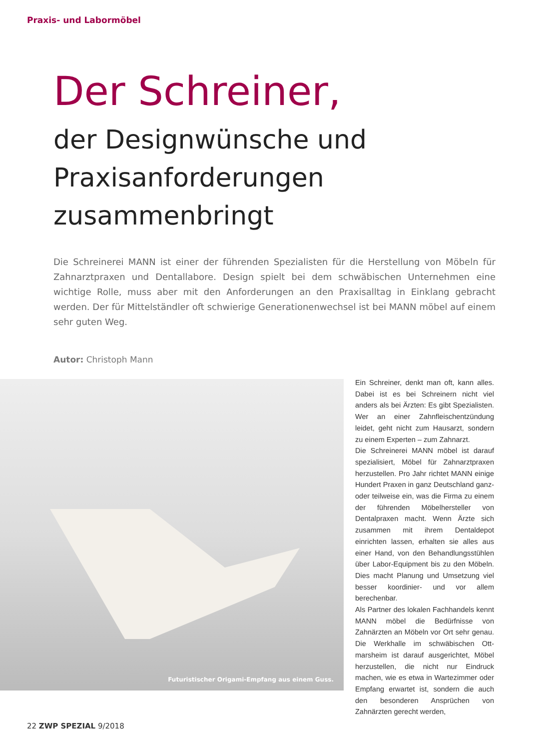Praxis- und Labormöbel
Der Schreiner,
der Designwünsche und Praxisanforderungen zusammenbringt
Die Schreinerei MANN ist einer der führenden Spezialisten für die Herstellung von Möbeln für Zahnarzt­praxen und Dentallabore. Design spielt bei dem schwäbischen Unternehmen eine wichtige Rolle, muss aber mit den Anforderungen an den Praxisalltag in Einklang gebracht werden. Der für Mittelständler oft schwierige Generationenwechsel ist bei MANN möbel auf einem sehr guten Weg.
Autor: Christoph Mann
Futuristischer Origami-Empfang aus einem Guss.
Ein Schreiner, denkt man oft, kann alles. Dabei ist es bei Schreinern nicht viel anders als bei Ärzten: Es gibt Spezialisten. Wer an einer Zahnfleischentzündung leidet, geht nicht zum Hausarzt, sondern zu einem Experten – zum Zahnarzt.
Die Schreinerei MANN möbel ist darauf spe­zialisiert, Möbel für Zahnarztpraxen herzu­stellen. Pro Jahr richtet MANN einige Hundert Praxen in ganz Deutschland ganz- oder teil­weise ein, was die Firma zu einem der führenden Möbelhersteller von Dentalpraxen macht. Wenn Ärzte sich zusammen mit ihrem Dentaldepot einrichten lassen, erhalten sie alles aus einer Hand, von den Behandlungs­stühlen über Labor-Equipment bis zu den Möbeln. Dies macht Planung und Umsetzung viel besser koordinier- und vor allem berechenbar.
Als Partner des lokalen Fachhandels kennt MANN möbel die Bedürfnisse von Zahnärzten an Möbeln vor Ort sehr genau. Die Werkhalle im schwäbischen Ott­marsheim ist darauf ausgerichtet, Möbel her­zustellen, die nicht nur Eindruck machen, wie es etwa in Wartezimmer oder Empfang er­wartet ist, sondern die auch den besonderen Ansprüchen von Zahnärzten gerecht werden,
22 ZWP SPEZIAL 9/2018